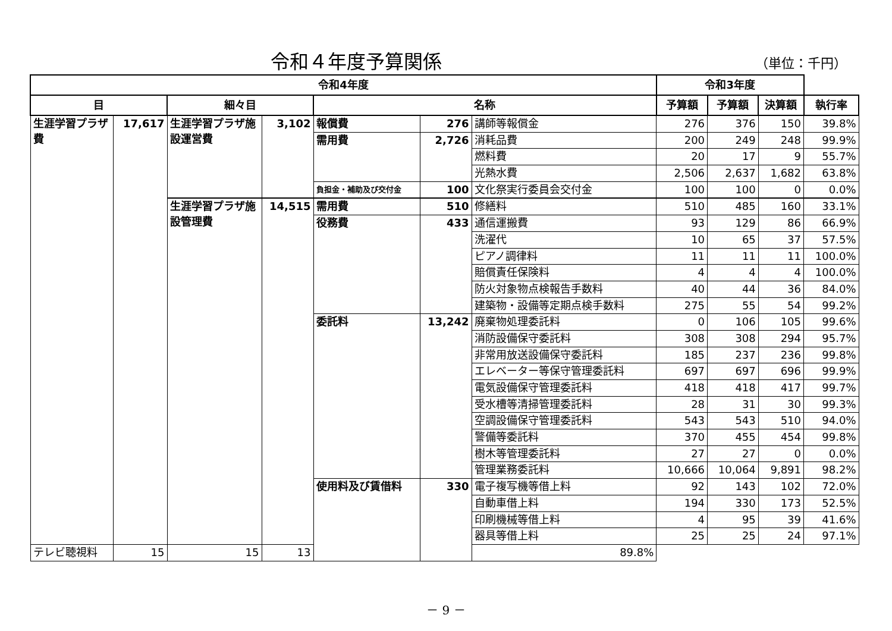令和４年度予算関係 （単位：千円）
| 令和4年度 | | | | | | | 令和3年度 | | | |
| --- | --- | --- | --- | --- | --- | --- | --- | --- | --- | --- |
| 目 | | 細々目 | | 名称 | | | 予算額 | 予算額 | 決算額 | 執行率 |
| 生涯学習プラザ費 | 17,617 | 生涯学習プラザ施設運営費 | 3,102 | 報償費 | 276 | 講師等報償金 | 276 | 376 | 150 | 39.8% |
| | | | | 需用費 | 2,726 | 消耗品費 | 200 | 249 | 248 | 99.9% |
| | | | | | | 燃料費 | 20 | 17 | 9 | 55.7% |
| | | | | | | 光熱水費 | 2,506 | 2,637 | 1,682 | 63.8% |
| | | | | 負担金・補助及び交付金 | 100 | 文化祭実行委員会交付金 | 100 | 100 | 0 | 0.0% |
| | | 生涯学習プラザ施設管理費 | 14,515 | 需用費 | 510 | 修繕料 | 510 | 485 | 160 | 33.1% |
| | | | | 役務費 | 433 | 通信運搬費 | 93 | 129 | 86 | 66.9% |
| | | | | | | 洗濯代 | 10 | 65 | 37 | 57.5% |
| | | | | | | ピアノ調律料 | 11 | 11 | 11 | 100.0% |
| | | | | | | 賠償責任保険料 | 4 | 4 | 4 | 100.0% |
| | | | | | | 防火対象物点検報告手数料 | 40 | 44 | 36 | 84.0% |
| | | | | | | 建築物・設備等定期点検手数料 | 275 | 55 | 54 | 99.2% |
| | | | | 委託料 | 13,242 | 廃棄物処理委託料 | 0 | 106 | 105 | 99.6% |
| | | | | | | 消防設備保守委託料 | 308 | 308 | 294 | 95.7% |
| | | | | | | 非常用放送設備保守委託料 | 185 | 237 | 236 | 99.8% |
| | | | | | | エレベーター等保守管理委託料 | 697 | 697 | 696 | 99.9% |
| | | | | | | 電気設備保守管理委託料 | 418 | 418 | 417 | 99.7% |
| | | | | | | 受水槽等清掃管理委託料 | 28 | 31 | 30 | 99.3% |
| | | | | | | 空調設備保守管理委託料 | 543 | 543 | 510 | 94.0% |
| | | | | | | 警備等委託料 | 370 | 455 | 454 | 99.8% |
| | | | | | | 樹木等管理委託料 | 27 | 27 | 0 | 0.0% |
| | | | | | | 管理業務委託料 | 10,666 | 10,064 | 9,891 | 98.2% |
| | | | | 使用料及び賃借料 | 330 | 電子複写機等借上料 | 92 | 143 | 102 | 72.0% |
| | | | | | | 自動車借上料 | 194 | 330 | 173 | 52.5% |
| | | | | | | 印刷機械等借上料 | 4 | 95 | 39 | 41.6% |
| | | | | | | 器具等借上料 | 25 | 25 | 24 | 97.1% |
| テレビ聴視料 | 15 | 15 | 13 | | | 89.8% | | | | |
－ 9 －